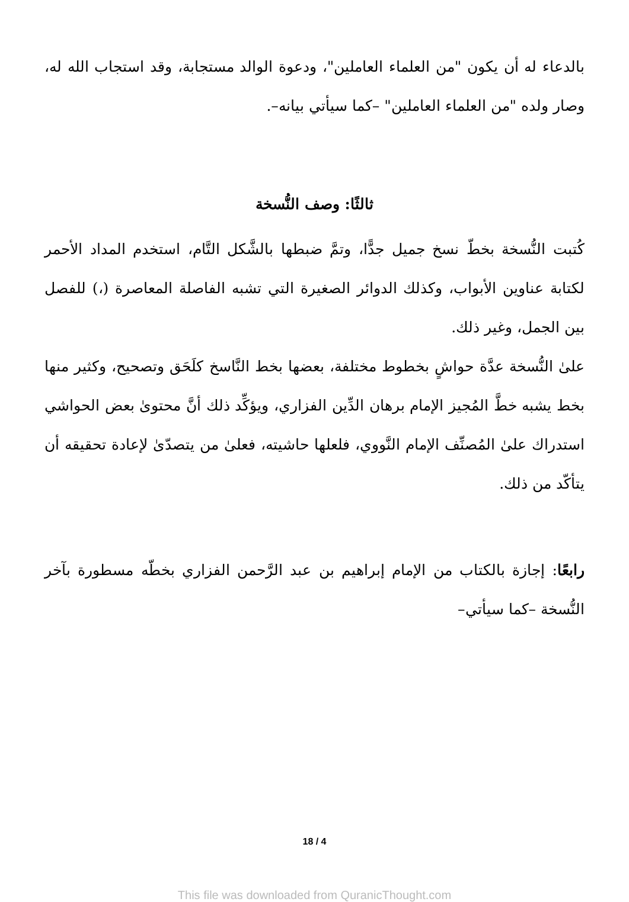بالدعاء له أن يكون "من العلماء العاملين"، ودعوة الوالد مستجابة، وقد استجاب الله له، وصار ولده "من العلماء العاملين" –كما سيأتي بيانه–.
ثالثًا: وصف النُّسخة
كُتبت النُّسخة بخطّ نسخ جميل جدًّا، وتمَّ ضبطها بالشَّكل التَّام، استخدم المداد الأحمر لكتابة عناوين الأبواب، وكذلك الدوائر الصغيرة التي تشبه الفاصلة المعاصرة (،) للفصل بين الجمل، وغير ذلك.
علىٰ النُّسخة عدَّة حواشٍ بخطوط مختلفة، بعضها بخط النَّاسخ كلَحَق وتصحيح، وكثير منها بخط يشبه خطَّ المُجيز الإمام برهان الدِّين الفزاري، ويؤكِّد ذلك أنَّ محتوىٰ بعض الحواشي استدراك علىٰ المُصنِّف الإمام النَّووي، فلعلها حاشيته، فعلىٰ من يتصدّىٰ لإعادة تحقيقه أن يتأكّد من ذلك.
رابعًا: إجازة بالكتاب من الإمام إبراهيم بن عبد الرَّحمن الفزاري بخطّه مسطورة بآخر النُّسخة –كما سيأتي–
18 / 4
This file was downloaded from QuranicThought.com